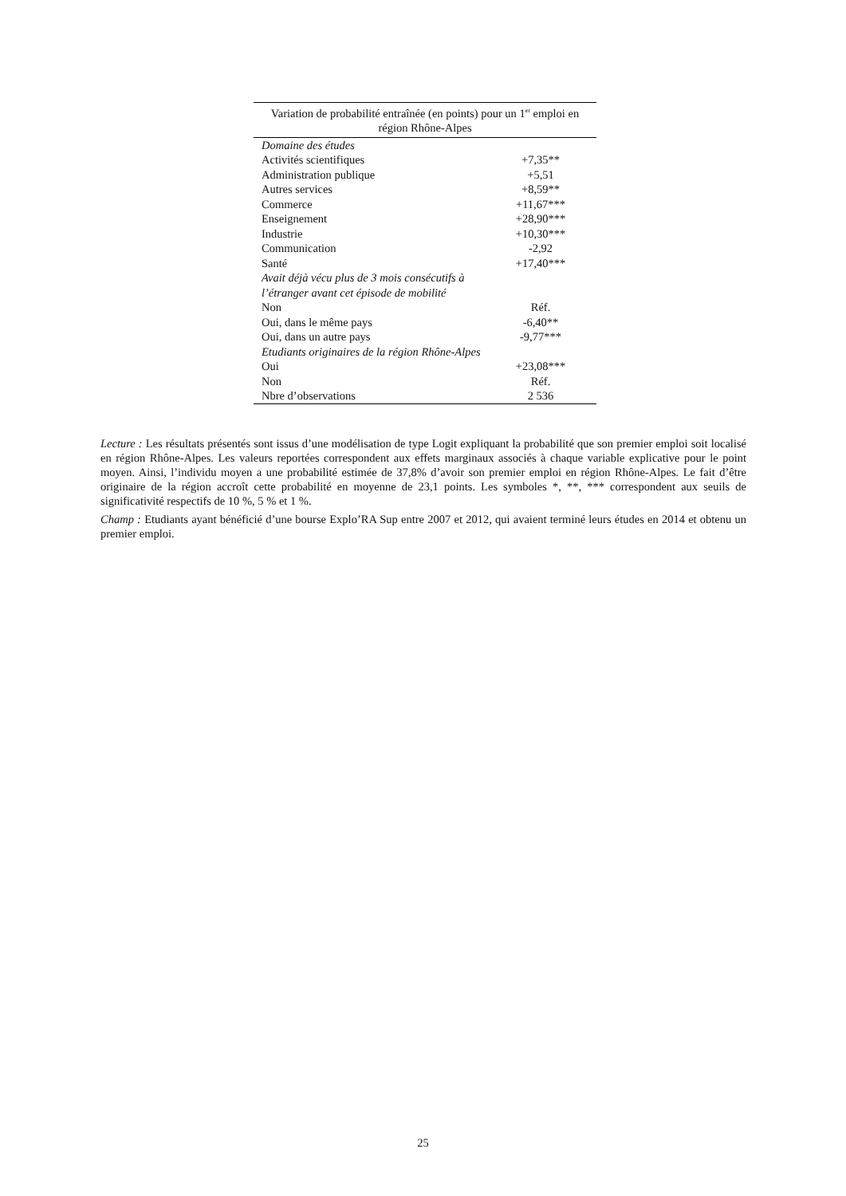| Variation de probabilité entraînée (en points) pour un 1<sup>er</sup> emploi en région Rhône-Alpes | |
| --- | --- |
| Domaine des études | |
| Activités scientifiques | +7,35** |
| Administration publique | +5,51 |
| Autres services | +8,59** |
| Commerce | +11,67*** |
| Enseignement | +28,90*** |
| Industrie | +10,30*** |
| Communication | -2,92 |
| Santé | +17,40*** |
| Avait déjà vécu plus de 3 mois consécutifs à l’étranger avant cet épisode de mobilité | |
| Non | Réf. |
| Oui, dans le même pays | -6,40** |
| Oui, dans un autre pays | -9,77*** |
| Etudiants originaires de la région Rhône-Alpes | |
| Oui | +23,08*** |
| Non | Réf. |
| Nbre d’observations | 2 536 |
Lecture : Les résultats présentés sont issus d’une modélisation de type Logit expliquant la probabilité que son premier emploi soit localisé en région Rhône-Alpes. Les valeurs reportées correspondent aux effets marginaux associés à chaque variable explicative pour le point moyen. Ainsi, l’individu moyen a une probabilité estimée de 37,8% d’avoir son premier emploi en région Rhône-Alpes. Le fait d’être originaire de la région accroît cette probabilité en moyenne de 23,1 points. Les symboles *, **, *** correspondent aux seuils de significativité respectifs de 10 %, 5 % et 1 %.
Champ : Etudiants ayant bénéficié d’une bourse Explo’RA Sup entre 2007 et 2012, qui avaient terminé leurs études en 2014 et obtenu un premier emploi.
25